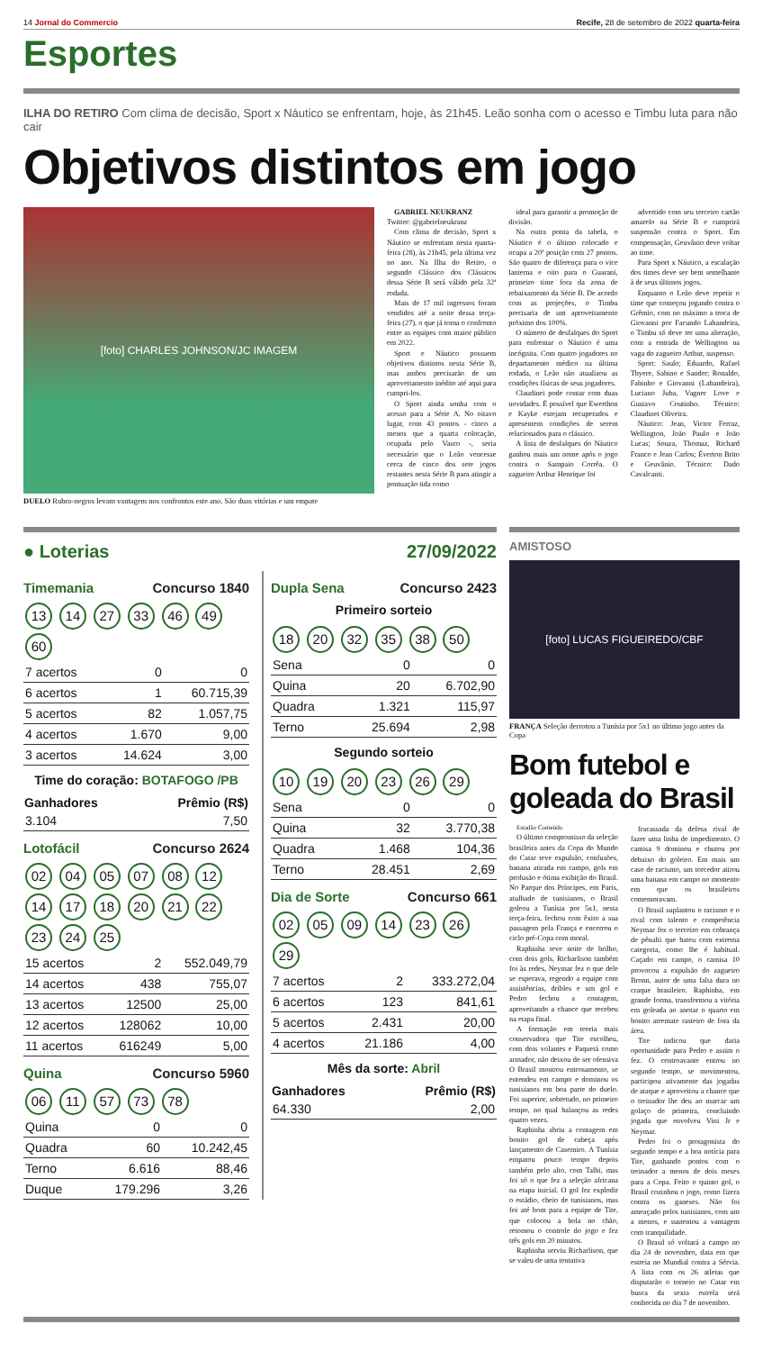14 Jornal do Commercio Recife, 28 de setembro de 2022 quarta-feira
Esportes
ILHA DO RETIRO Com clima de decisão, Sport x Náutico se enfrentam, hoje, às 21h45. Leão sonha com o acesso e Timbu luta para não cair
Objetivos distintos em jogo
[foto] CHARLES JOHNSON/JC IMAGEM
DUELO Rubro-negros levam vantagem nos confrontos este ano. São duas vitórias e um empate
GABRIEL NEUKRANZ
Twitter: @gabrielneukranz
Com clima de decisão, Sport x Náutico se enfrentam nesta quarta-feira (28), às 21h45, pela última vez no ano. Na Ilha do Retiro, o segundo Clássico dos Clássicos dessa Série B será válido pela 32ª rodada.
Mais de 17 mil ingressos foram vendidos até a noite dessa terça-feira (27), o que já torna o confronto entre as equipes com maior público em 2022.
Sport e Náutico possuem objetivos distintos nesta Série B, mas ambos precisarão de um aproveitamento inédito até aqui para cumpri-los.
O Sport ainda sonha com o acesso para a Série A. No oitavo lugar, com 43 pontos - cinco a menos que a quarta colocação, ocupada pelo Vasco -, seria necessário que o Leão vencesse cerca de cinco dos sete jogos restantes nesta Série B para atingir a pontuação tida como
ideal para garantir a promoção de divisão.
Na outra ponta da tabela, o Náutico é o último colocado e ocupa a 20ª posição com 27 pontos. São quatro de diferença para o vice lanterna e oito para o Guarani, primeiro time fora da zona de rebaixamento da Série B. De acordo com as projeções, o Timbu precisaria de um aproveitamento próximo dos 100%.
O número de desfalques do Sport para enfrentar o Náutico é uma incógnita. Com quatro jogadores no departamento médico na última rodada, o Leão não atualizou as condições físicas de seus jogadores.
Claudinei pode contar com duas novidades. É possível que Ewerthon e Kayke estejam recuperados e apresentem condições de serem relacionados para o clássico.
A lista de desfalques do Náutico ganhou mais um nome após o jogo contra o Sampaio Corrêa. O zagueiro Arthur Henrique foi
advertido com seu terceiro cartão amarelo na Série B e cumprirá suspensão contra o Sport. Em compensação, Geuvânio deve voltar ao time.
Para Sport x Náutico, a escalação dos times deve ser bem semelhante à de seus últimos jogos.
Enquanto o Leão deve repetir o time que começou jogando contra o Grêmio, com no máximo a troca de Giovanni por Facundo Labandeira, o Timbu só deve ter uma alteração, com a entrada de Wellington na vaga do zagueiro Arthur, suspenso.
Sport: Saulo; Eduardo, Rafael Thyere, Sabino e Sander; Ronaldo, Fabinho e Giovanni (Labandeira), Luciano Juba, Vagner Love e Gustavo Coutinho. Técnico: Claudinei Oliveira.
Náutico: Jean, Victor Ferraz, Wellington, João Paulo e João Lucas; Souza, Thomaz, Richard Franco e Jean Carlos; Éverton Brito e Geuvânio. Técnico: Dado Cavalcanti.
● Loterias 27/09/2022
Timemania Concurso 1840
13 14 27 33 46 49 60
| 7 acertos | 0 | 0 |
| 6 acertos | 1 | 60.715,39 |
| 5 acertos | 82 | 1.057,75 |
| 4 acertos | 1.670 | 9,00 |
| 3 acertos | 14.624 | 3,00 |
Time do coração: BOTAFOGO /PB
| Ganhadores | Prêmio (R$) |
| --- | --- |
| 3.104 | 7,50 |
Lotofácil Concurso 2624
02 04 05 07 08 12 14 17 18 20 21 22 23 24 25
| 15 acertos | 2 | 552.049,79 |
| 14 acertos | 438 | 755,07 |
| 13 acertos | 12500 | 25,00 |
| 12 acertos | 128062 | 10,00 |
| 11 acertos | 616249 | 5,00 |
Quina Concurso 5960
06 11 57 73 78
| Quina | 0 | 0 |
| Quadra | 60 | 10.242,45 |
| Terno | 6.616 | 88,46 |
| Duque | 179.296 | 3,26 |
Dupla Sena Concurso 2423
Primeiro sorteio
18 20 32 35 38 50
| Sena | 0 | 0 |
| Quina | 20 | 6.702,90 |
| Quadra | 1.321 | 115,97 |
| Terno | 25.694 | 2,98 |
Segundo sorteio
10 19 20 23 26 29
| Sena | 0 | 0 |
| Quina | 32 | 3.770,38 |
| Quadra | 1.468 | 104,36 |
| Terno | 28.451 | 2,69 |
Dia de Sorte Concurso 661
02 05 09 14 23 26 29
| 7 acertos | 2 | 333.272,04 |
| 6 acertos | 123 | 841,61 |
| 5 acertos | 2.431 | 20,00 |
| 4 acertos | 21.186 | 4,00 |
Mês da sorte: Abril
| Ganhadores | Prêmio (R$) |
| --- | --- |
| 64.330 | 2,00 |
AMISTOSO
[foto] LUCAS FIGUEIREDO/CBF
FRANÇA Seleção derrotou a Tunísia por 5x1 no último jogo antes da Copa
Bom futebol e goleada do Brasil
Estadão Conteúdo
O último compromisso da seleção brasileira antes da Copa do Mundo do Catar teve expulsão, confusões, banana atirada em campo, gols em profusão e ótima exibição do Brasil. No Parque dos Príncipes, em Paris, atulhado de tunisianos, o Brasil goleou a Tunísia por 5x1, nesta terça-feira, fechou com êxito a sua passagem pela França e encerrou o ciclo pré-Copa com moral.
Raphinha teve noite de brilho, com dois gols, Richarlison também foi às redes, Neymar fez o que dele se esperava, regendo a equipe com assistências, dribles e um gol e Pedro fechou a contagem, aproveitando a chance que recebeu na etapa final.
A formação em teoria mais conservadora que Tite escolheu, com dois volantes e Paquetá como armador, não deixou de ser ofensiva O Brasil mostrou entrosamento, se entendeu em campo e dominou os tunisianos em boa parte do duelo. Foi superior, sobretudo, no primeiro tempo, no qual balançou as redes quatro vezes.
Raphinha abriu a contagem em bonito gol de cabeça após lançamento de Casemiro. A Tunísia empatou pouco tempo depois também pelo alto, com Talbi, mas foi só o que fez a seleção africana na etapa inicial. O gol fez explodir o estádio, cheio de tunisianos, mas foi até bom para a equipe de Tite, que colocou a bola no chão, retomou o controle do jogo e fez três gols em 20 minutos.
Raphinha serviu Richarlison, que se valeu de uma tentativa
fracassada da defesa rival de fazer uma linha de impedimento. O camisa 9 dominou e chutou por debaixo do goleiro. Em mais um caso de racismo, um torcedor atirou uma banana em campo no momento em que os brasileiros comemoravam.
O Brasil suplantou o racismo e o rival com talento e competência Neymar fez o terceiro em cobrança de pênalti que bateu com extrema categoria, como lhe é habitual. Caçado em campo, o camisa 10 provocou a expulsão do zagueiro Bronn, autor de uma falta dura no craque brasileiro. Raphinha, em grande forma, transformou a vitória em goleada ao anotar o quarto em bonito arremate rasteiro de fora da área.
Tite indicou que daria oportunidade para Pedro e assim o fez. O centroavante entrou no segundo tempo, se movimentou, participou ativamente das jogadas de ataque e aproveitou a chance que o treinador lhe deu ao marcar um golaço de primeira, concluindo jogada que envolveu Vini Jr e Neymar.
Pedro foi o protagonista do segundo tempo e a boa notícia para Tite, ganhando pontos com o treinador a menos de dois meses para a Copa. Feito o quinto gol, o Brasil cozinhou o jogo, como fizera contra os ganeses. Não foi ameaçado pelos tunisianos, com um a menos, e sustentou a vantagem com tranquilidade.
O Brasil só voltará a campo no dia 24 de novembro, data em que estreia no Mundial contra a Sérvia. A lista com os 26 atletas que disputarão o torneio no Catar em busca da sexta estrela será conhecida no dia 7 de novembro.